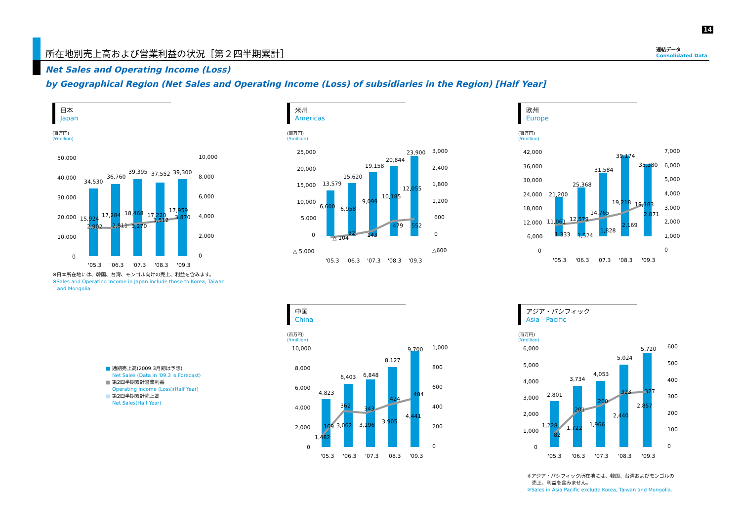14
所在地別売上高および営業利益の状況［第２四半期累計］
連結データ
Consolidated Data
Net Sales and Operating Income (Loss)
by Geographical Region (Net Sales and Operating Income (Loss) of subsidiaries in the Region) [Half Year]
日本
Japan
(百万円)
(¥million)
50,000
40,000
30,000
20,000
10,000
0
10,000
8,000
6,000
4,000
2,000
0
34,530
36,760
39,395
37,552
39,300
15,924
17,284
18,468
17,220
17,959
2,902
2,811
3,270
3,512
3,870
'05.3
'06.3
'07.3
'08.3
'09.3
※日本所在地には、韓国、台湾、モンゴル向けの売上、利益を含みます。
※Sales and Operating Income in Japan include those to Korea, Taiwan
and Mongolia.
米州
Americas
(百万円)
(¥million)
25,000
20,000
15,000
10,000
5,000
0
△ 5,000
3,000
2,400
1,800
1,200
600
0
△600
13,579
15,620
19,158
20,844
23,900
6,600
6,958
9,099
10,185
12,055
△ 104
32
143
479
552
'05.3
'06.3
'07.3
'08.3
'09.3
欧州
Europe
(百万円)
(¥million)
42,000
36,000
30,000
24,000
18,000
12,000
6,000
0
7,000
6,000
5,000
4,000
3,000
2,000
1,000
0
21,200
25,368
31,584
39,174
35,380
11,061
12,579
14,765
19,218
19,183
1,333
1,524
1,828
2,169
2,871
'05.3
'06.3
'07.3
'08.3
'09.3
中国
China
(百万円)
(¥million)
10,000
8,000
6,000
4,000
2,000
0
1,000
800
600
400
200
0
4,823
6,403
6,848
8,127
9,700
1,482
3,062
3,196
3,905
4,441
169
362
343
424
484
'05.3
'06.3
'07.3
'08.3
'09.3
アジア・パシフィック
Asia - Pacific
(百万円)
(¥million)
6,000
5,000
4,000
3,000
2,000
1,000
0
600
500
400
300
200
100
0
2,801
3,734
4,053
5,024
5,720
1,228
1,722
1,966
2,440
2,857
82
201
260
323
327
'05.3
'06.3
'07.3
'08.3
'09.3
※アジア・パシフィック所在地には、韓国、台湾およびモンゴルの
売上、利益を含みません。
※Sales in Asia Pacific exclude Korea, Taiwan and Mongolia.
■ 通期売上高(2009.3月期は予想)
Net Sales (Data in '09.3 is Forecast)
■ 第2四半期累計営業利益
Operating Income (Loss)(Half Year)
■ 第2四半期累計売上高
Net Sales(Half Year)